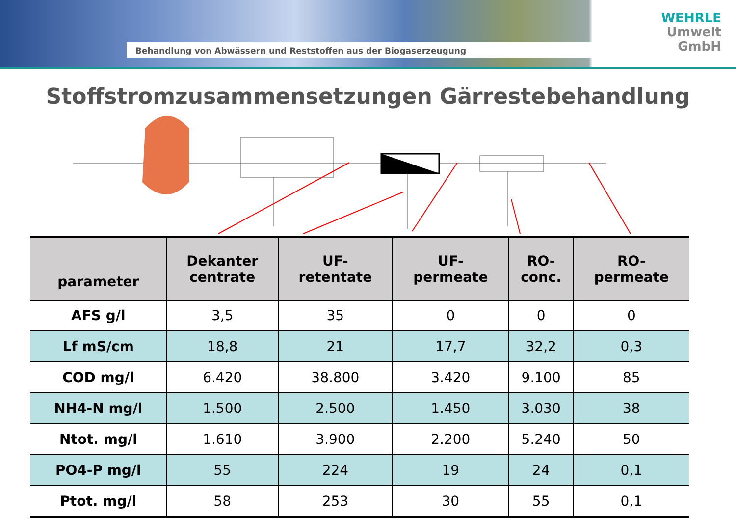Behandlung von Abwässern und Reststoffen aus der Biogaserzeugung
WEHRLE
Umwelt
GmbH
Stoffstromzusammensetzungen Gärrestebehandlung
| parameter | Dekanter centrate | UF- retentate | UF- permeate | RO- conc. | RO- permeate |
| --- | --- | --- | --- | --- | --- |
| AFS g/l | 3,5 | 35 | 0 | 0 | 0 |
| Lf mS/cm | 18,8 | 21 | 17,7 | 32,2 | 0,3 |
| COD mg/l | 6.420 | 38.800 | 3.420 | 9.100 | 85 |
| NH4-N mg/l | 1.500 | 2.500 | 1.450 | 3.030 | 38 |
| Ntot. mg/l | 1.610 | 3.900 | 2.200 | 5.240 | 50 |
| PO4-P mg/l | 55 | 224 | 19 | 24 | 0,1 |
| Ptot. mg/l | 58 | 253 | 30 | 55 | 0,1 |